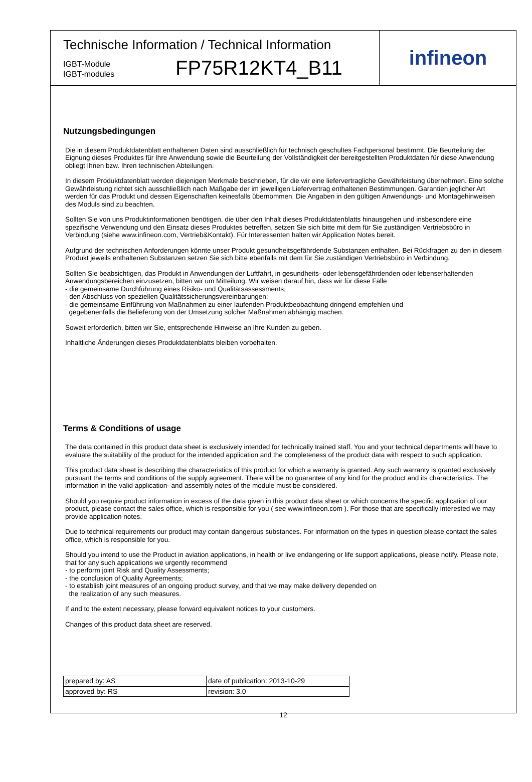Technische Information / Technical Information
IGBT-Module
IGBT-modules
FP75R12KT4_B11
infineon
Nutzungsbedingungen
Die in diesem Produktdatenblatt enthaltenen Daten sind ausschließlich für technisch geschultes Fachpersonal bestimmt. Die Beurteilung der Eignung dieses Produktes für Ihre Anwendung sowie die Beurteilung der Vollständigkeit der bereitgestellten Produktdaten für diese Anwendung obliegt Ihnen bzw. Ihren technischen Abteilungen.
In diesem Produktdatenblatt werden diejenigen Merkmale beschrieben, für die wir eine liefervertragliche Gewährleistung übernehmen. Eine solche Gewährleistung richtet sich ausschließlich nach Maßgabe der im jeweiligen Liefervertrag enthaltenen Bestimmungen. Garantien jeglicher Art werden für das Produkt und dessen Eigenschaften keinesfalls übernommen. Die Angaben in den gültigen Anwendungs- und Montagehinweisen des Moduls sind zu beachten.
Sollten Sie von uns Produktinformationen benötigen, die über den Inhalt dieses Produktdatenblatts hinausgehen und insbesondere eine spezifische Verwendung und den Einsatz dieses Produktes betreffen, setzen Sie sich bitte mit dem für Sie zuständigen Vertriebsbüro in Verbindung (siehe www.infineon.com, Vertrieb&Kontakt). Für Interessenten halten wir Application Notes bereit.
Aufgrund der technischen Anforderungen könnte unser Produkt gesundheitsgefährdende Substanzen enthalten. Bei Rückfragen zu den in diesem Produkt jeweils enthaltenen Substanzen setzen Sie sich bitte ebenfalls mit dem für Sie zuständigen Vertriebsbüro in Verbindung.
Sollten Sie beabsichtigen, das Produkt in Anwendungen der Luftfahrt, in gesundheits- oder lebensgefährdenden oder lebenserhaltenden Anwendungsbereichen einzusetzen, bitten wir um Mitteilung. Wir weisen darauf hin, dass wir für diese Fälle
- die gemeinsame Durchführung eines Risiko- und Qualitätsassessments;
- den Abschluss von speziellen Qualitätssicherungsvereinbarungen;
- die gemeinsame Einführung von Maßnahmen zu einer laufenden Produktbeobachtung dringend empfehlen und
gegebenenfalls die Belieferung von der Umsetzung solcher Maßnahmen abhängig machen.
Soweit erforderlich, bitten wir Sie, entsprechende Hinweise an Ihre Kunden zu geben.
Inhaltliche Änderungen dieses Produktdatenblatts bleiben vorbehalten.
Terms & Conditions of usage
The data contained in this product data sheet is exclusively intended for technically trained staff. You and your technical departments will have to evaluate the suitability of the product for the intended application and the completeness of the product data with respect to such application.
This product data sheet is describing the characteristics of this product for which a warranty is granted. Any such warranty is granted exclusively pursuant the terms and conditions of the supply agreement. There will be no guarantee of any kind for the product and its characteristics. The information in the valid application- and assembly notes of the module must be considered.
Should you require product information in excess of the data given in this product data sheet or which concerns the specific application of our product, please contact the sales office, which is responsible for you ( see www.infineon.com ). For those that are specifically interested we may provide application notes.
Due to technical requirements our product may contain dangerous substances. For information on the types in question please contact the sales office, which is responsible for you.
Should you intend to use the Product in aviation applications, in health or live endangering or life support applications, please notify. Please note, that for any such applications we urgently recommend
- to perform joint Risk and Quality Assessments;
- the conclusion of Quality Agreements;
- to establish joint measures of an ongoing product survey, and that we may make delivery depended on
the realization of any such measures.
If and to the extent necessary, please forward equivalent notices to your customers.
Changes of this product data sheet are reserved.
| prepared by: AS | date of publication: 2013-10-29 |
| approved by: RS | revision: 3.0 |
12